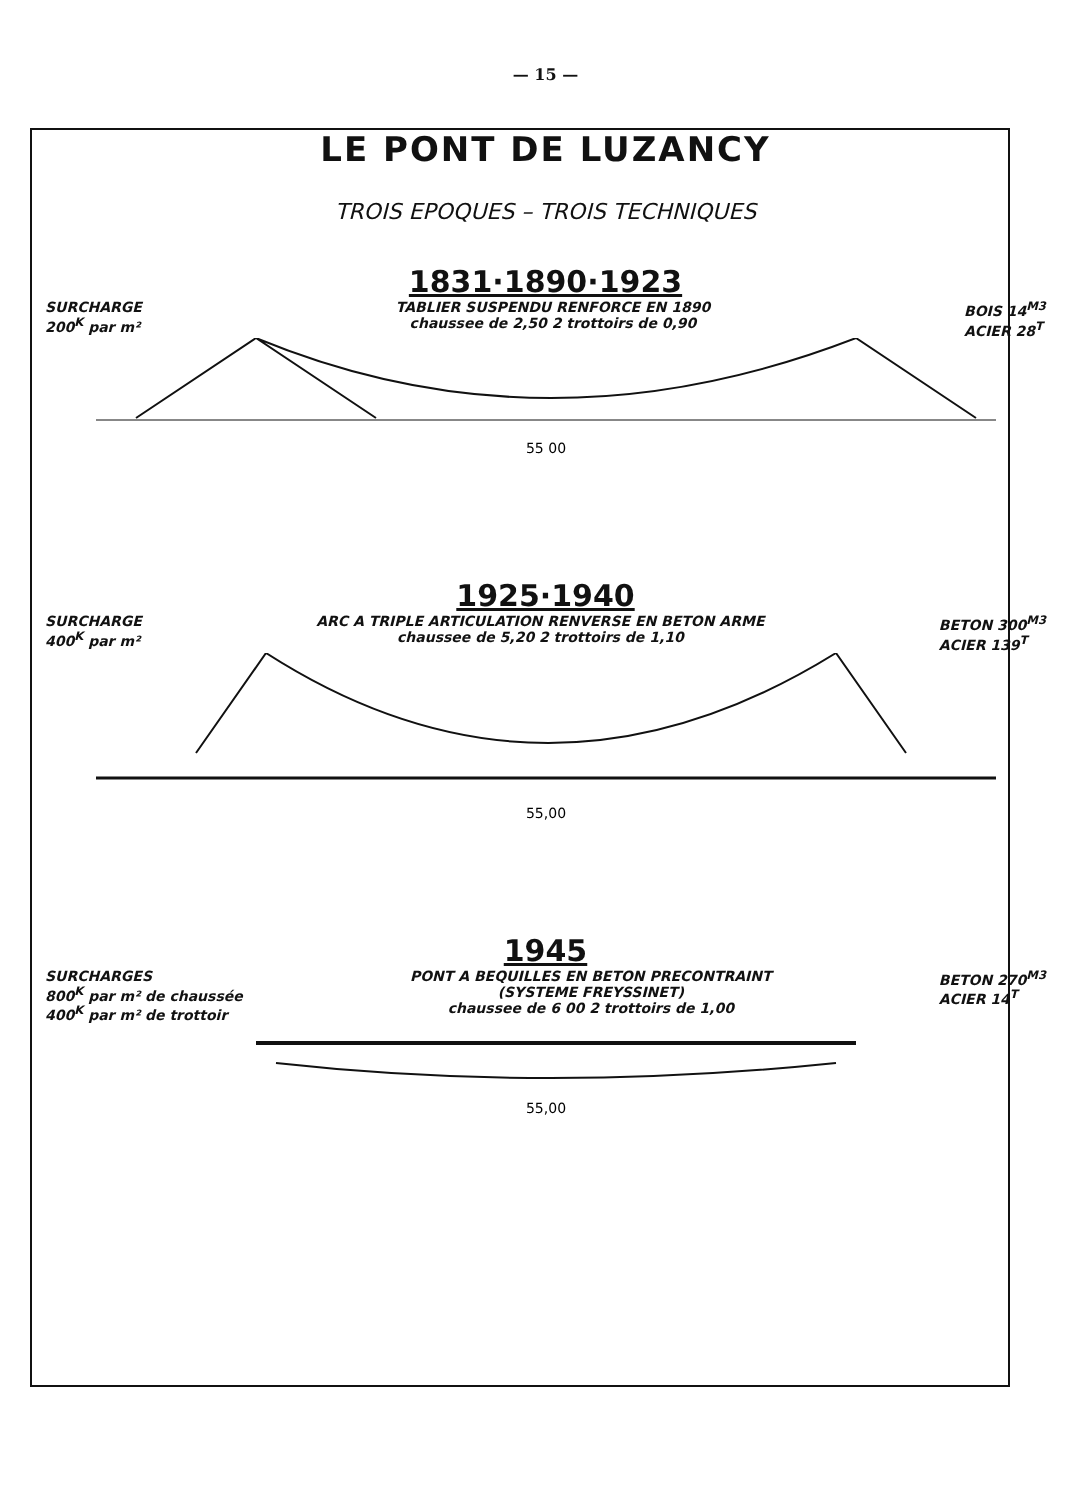— 15 —
LE PONT DE LUZANCY
TROIS EPOQUES – TROIS TECHNIQUES
1831·1890·1923
SURCHARGE
200<sup>K</sup> par m²
TABLIER SUSPENDU RENFORCE EN 1890
chaussee de 2,50 2 trottoirs de 0,90
BOIS 14<sup>M3</sup>
ACIER 28<sup>T</sup>
55 00
1925·1940
SURCHARGE
400<sup>K</sup> par m²
ARC A TRIPLE ARTICULATION RENVERSE EN BETON ARME
chaussee de 5,20 2 trottoirs de 1,10
BETON 300<sup>M3</sup>
ACIER 139<sup>T</sup>
55,00
1945
SURCHARGES
800<sup>K</sup> par m² de chaussée
400<sup>K</sup> par m² de trottoir
PONT A BEQUILLES EN BETON PRECONTRAINT
(SYSTEME FREYSSINET)
chaussee de 6 00 2 trottoirs de 1,00
BETON 270<sup>M3</sup>
ACIER 14<sup>T</sup>
55,00